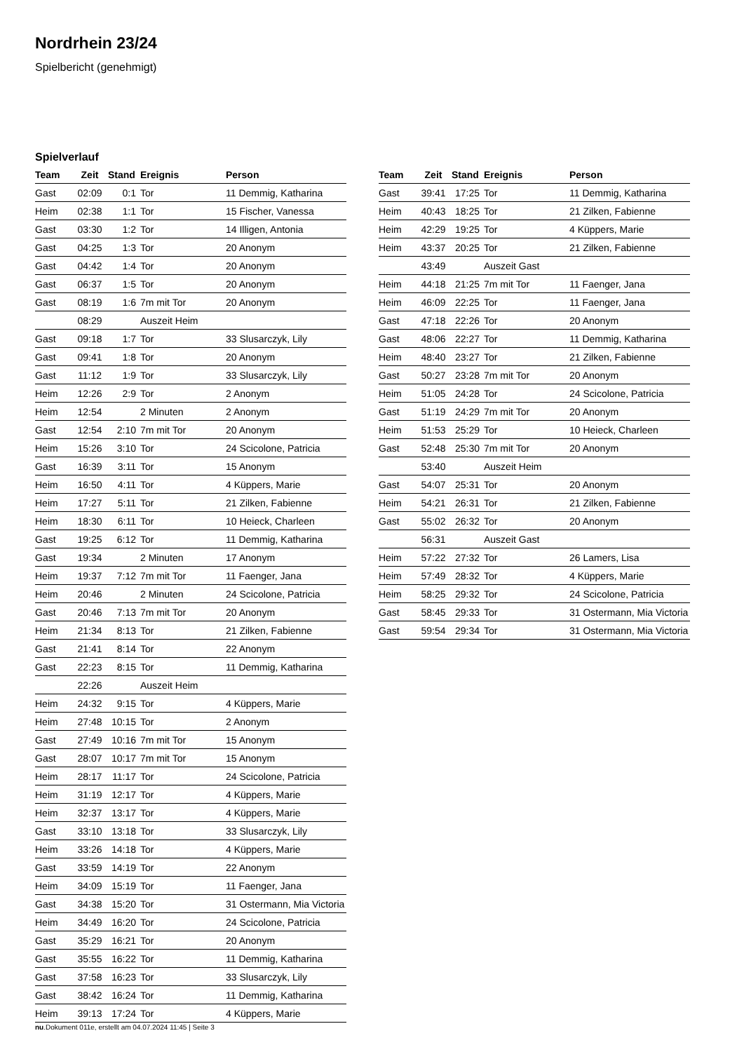Nordrhein 23/24
Spielbericht (genehmigt)
Spielverlauf
| Team | Zeit | Stand | Ereignis | Person |
| --- | --- | --- | --- | --- |
| Gast | 02:09 | 0:1 | Tor | 11 Demmig, Katharina |
| Heim | 02:38 | 1:1 | Tor | 15 Fischer, Vanessa |
| Gast | 03:30 | 1:2 | Tor | 14 Illigen, Antonia |
| Gast | 04:25 | 1:3 | Tor | 20 Anonym |
| Gast | 04:42 | 1:4 | Tor | 20 Anonym |
| Gast | 06:37 | 1:5 | Tor | 20 Anonym |
| Gast | 08:19 | 1:6 | 7m mit Tor | 20 Anonym |
| | 08:29 | | Auszeit Heim | |
| Gast | 09:18 | 1:7 | Tor | 33 Slusarczyk, Lily |
| Gast | 09:41 | 1:8 | Tor | 20 Anonym |
| Gast | 11:12 | 1:9 | Tor | 33 Slusarczyk, Lily |
| Heim | 12:26 | 2:9 | Tor | 2 Anonym |
| Heim | 12:54 | | 2 Minuten | 2 Anonym |
| Gast | 12:54 | 2:10 | 7m mit Tor | 20 Anonym |
| Heim | 15:26 | 3:10 | Tor | 24 Scicolone, Patricia |
| Gast | 16:39 | 3:11 | Tor | 15 Anonym |
| Heim | 16:50 | 4:11 | Tor | 4 Küppers, Marie |
| Heim | 17:27 | 5:11 | Tor | 21 Zilken, Fabienne |
| Heim | 18:30 | 6:11 | Tor | 10 Heieck, Charleen |
| Gast | 19:25 | 6:12 | Tor | 11 Demmig, Katharina |
| Gast | 19:34 | | 2 Minuten | 17 Anonym |
| Heim | 19:37 | 7:12 | 7m mit Tor | 11 Faenger, Jana |
| Heim | 20:46 | | 2 Minuten | 24 Scicolone, Patricia |
| Gast | 20:46 | 7:13 | 7m mit Tor | 20 Anonym |
| Heim | 21:34 | 8:13 | Tor | 21 Zilken, Fabienne |
| Gast | 21:41 | 8:14 | Tor | 22 Anonym |
| Gast | 22:23 | 8:15 | Tor | 11 Demmig, Katharina |
| | 22:26 | | Auszeit Heim | |
| Heim | 24:32 | 9:15 | Tor | 4 Küppers, Marie |
| Heim | 27:48 | 10:15 | Tor | 2 Anonym |
| Gast | 27:49 | 10:16 | 7m mit Tor | 15 Anonym |
| Gast | 28:07 | 10:17 | 7m mit Tor | 15 Anonym |
| Heim | 28:17 | 11:17 | Tor | 24 Scicolone, Patricia |
| Heim | 31:19 | 12:17 | Tor | 4 Küppers, Marie |
| Heim | 32:37 | 13:17 | Tor | 4 Küppers, Marie |
| Gast | 33:10 | 13:18 | Tor | 33 Slusarczyk, Lily |
| Heim | 33:26 | 14:18 | Tor | 4 Küppers, Marie |
| Gast | 33:59 | 14:19 | Tor | 22 Anonym |
| Heim | 34:09 | 15:19 | Tor | 11 Faenger, Jana |
| Gast | 34:38 | 15:20 | Tor | 31 Ostermann, Mia Victoria |
| Heim | 34:49 | 16:20 | Tor | 24 Scicolone, Patricia |
| Gast | 35:29 | 16:21 | Tor | 20 Anonym |
| Gast | 35:55 | 16:22 | Tor | 11 Demmig, Katharina |
| Gast | 37:58 | 16:23 | Tor | 33 Slusarczyk, Lily |
| Gast | 38:42 | 16:24 | Tor | 11 Demmig, Katharina |
| Heim | 39:13 | 17:24 | Tor | 4 Küppers, Marie |
| Team | Zeit | Stand | Ereignis | Person |
| --- | --- | --- | --- | --- |
| Gast | 39:41 | 17:25 | Tor | 11 Demmig, Katharina |
| Heim | 40:43 | 18:25 | Tor | 21 Zilken, Fabienne |
| Heim | 42:29 | 19:25 | Tor | 4 Küppers, Marie |
| Heim | 43:37 | 20:25 | Tor | 21 Zilken, Fabienne |
| | 43:49 | | Auszeit Gast | |
| Heim | 44:18 | 21:25 | 7m mit Tor | 11 Faenger, Jana |
| Heim | 46:09 | 22:25 | Tor | 11 Faenger, Jana |
| Gast | 47:18 | 22:26 | Tor | 20 Anonym |
| Gast | 48:06 | 22:27 | Tor | 11 Demmig, Katharina |
| Heim | 48:40 | 23:27 | Tor | 21 Zilken, Fabienne |
| Gast | 50:27 | 23:28 | 7m mit Tor | 20 Anonym |
| Heim | 51:05 | 24:28 | Tor | 24 Scicolone, Patricia |
| Gast | 51:19 | 24:29 | 7m mit Tor | 20 Anonym |
| Heim | 51:53 | 25:29 | Tor | 10 Heieck, Charleen |
| Gast | 52:48 | 25:30 | 7m mit Tor | 20 Anonym |
| | 53:40 | | Auszeit Heim | |
| Gast | 54:07 | 25:31 | Tor | 20 Anonym |
| Heim | 54:21 | 26:31 | Tor | 21 Zilken, Fabienne |
| Gast | 55:02 | 26:32 | Tor | 20 Anonym |
| | 56:31 | | Auszeit Gast | |
| Heim | 57:22 | 27:32 | Tor | 26 Lamers, Lisa |
| Heim | 57:49 | 28:32 | Tor | 4 Küppers, Marie |
| Heim | 58:25 | 29:32 | Tor | 24 Scicolone, Patricia |
| Gast | 58:45 | 29:33 | Tor | 31 Ostermann, Mia Victoria |
| Gast | 59:54 | 29:34 | Tor | 31 Ostermann, Mia Victoria |
nu.Dokument 011e, erstellt am 04.07.2024 11:45 | Seite 3